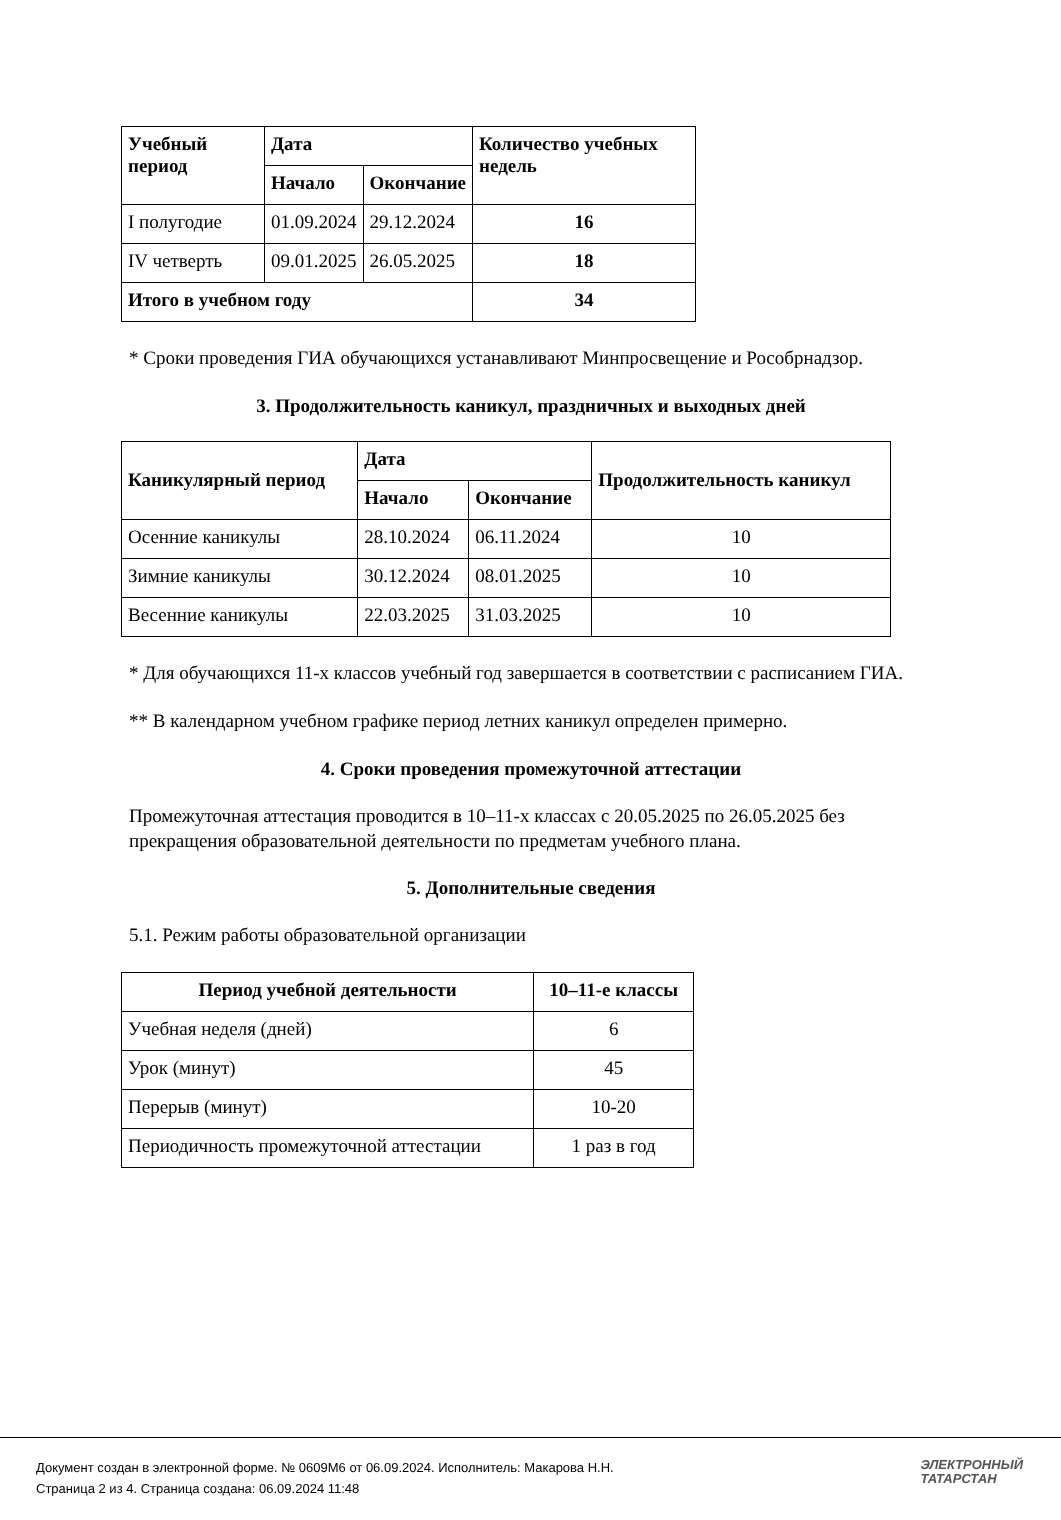| Учебный период | Дата | | Количество учебных недель |
| --- | --- | --- | --- |
| | Начало | Окончание | |
| I полугодие | 01.09.2024 | 29.12.2024 | 16 |
| IV четверть | 09.01.2025 | 26.05.2025 | 18 |
| Итого в учебном году | | | 34 |
* Сроки проведения ГИА обучающихся устанавливают Минпросвещение и Рособрнадзор.
3. Продолжительность каникул, праздничных и выходных дней
| Каникулярный период | Дата | | Продолжительность каникул |
| --- | --- | --- | --- |
| | Начало | Окончание | |
| Осенние каникулы | 28.10.2024 | 06.11.2024 | 10 |
| Зимние каникулы | 30.12.2024 | 08.01.2025 | 10 |
| Весенние каникулы | 22.03.2025 | 31.03.2025 | 10 |
* Для обучающихся 11-х классов учебный год завершается в соответствии с расписанием ГИА.
** В календарном учебном графике период летних каникул определен примерно.
4. Сроки проведения промежуточной аттестации
Промежуточная аттестация проводится в 10–11-х классах с 20.05.2025 по 26.05.2025 без прекращения образовательной деятельности по предметам учебного плана.
5. Дополнительные сведения
5.1. Режим работы образовательной организации
| Период учебной деятельности | 10–11-е классы |
| --- | --- |
| Учебная неделя (дней) | 6 |
| Урок (минут) | 45 |
| Перерыв (минут) | 10-20 |
| Периодичность промежуточной аттестации | 1 раз в год |
Документ создан в электронной форме. № 0609М6 от 06.09.2024. Исполнитель: Макарова Н.Н.
Страница 2 из 4. Страница создана: 06.09.2024 11:48
ЭЛЕКТРОННЫЙ
ТАТАРСТАН